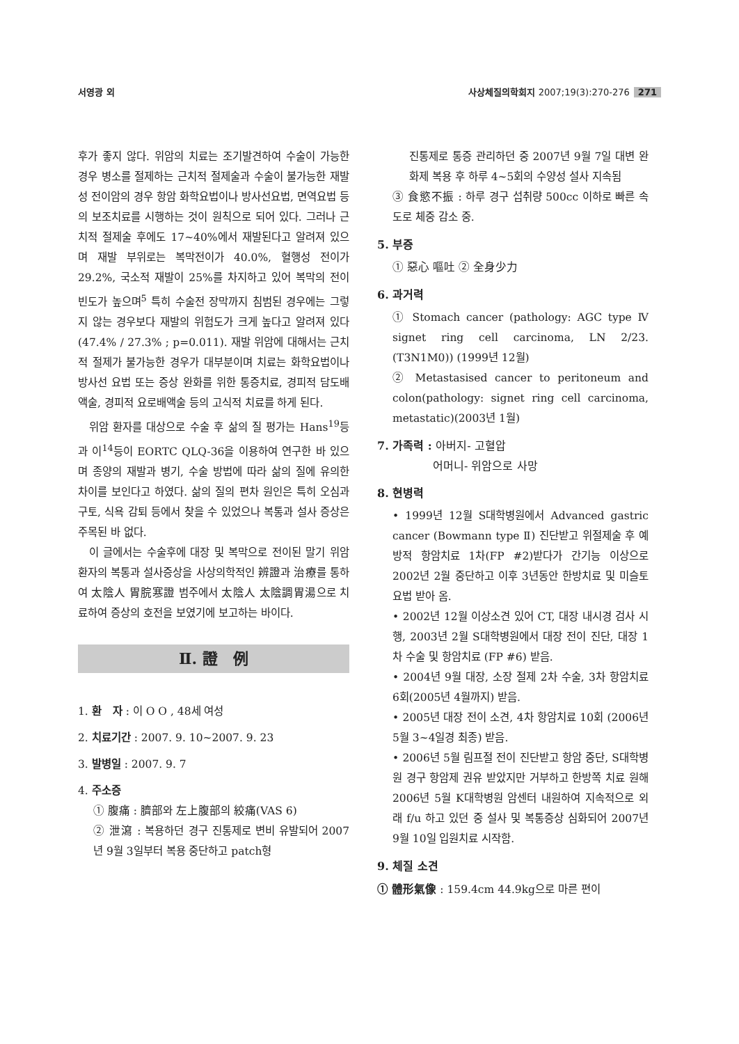서영광 외 사상체질의학회지 2007;19(3):270-276 271
후가 좋지 않다. 위암의 치료는 조기발견하여 수술이 가능한 경우 병소를 절제하는 근치적 절제술과 수술이 불가능한 재발성 전이암의 경우 항암 화학요법이나 방사선요법, 면역요법 등의 보조치료를 시행하는 것이 원칙으로 되어 있다. 그러나 근치적 절제술 후에도 17~40%에서 재발된다고 알려져 있으며 재발 부위로는 복막전이가 40.0%, 혈행성 전이가 29.2%, 국소적 재발이 25%를 차지하고 있어 복막의 전이 빈도가 높으며<sup>5</sup> 특히 수술전 장막까지 침범된 경우에는 그렇지 않는 경우보다 재발의 위험도가 크게 높다고 알려져 있다(47.4% / 27.3% ; p=0.011). 재발 위암에 대해서는 근치적 절제가 불가능한 경우가 대부분이며 치료는 화학요법이나 방사선 요법 또는 증상 완화를 위한 통증치료, 경피적 담도배액술, 경피적 요로배액술 등의 고식적 치료를 하게 된다.
위암 환자를 대상으로 수술 후 삶의 질 평가는 Hans<sup>19</sup>등과 이<sup>14</sup>등이 EORTC QLQ-36을 이용하여 연구한 바 있으며 종양의 재발과 병기, 수술 방법에 따라 삶의 질에 유의한 차이를 보인다고 하였다. 삶의 질의 편차 원인은 특히 오심과 구토, 식욕 감퇴 등에서 찾을 수 있었으나 복통과 설사 증상은 주목된 바 없다.
이 글에서는 수술후에 대장 및 복막으로 전이된 말기 위암 환자의 복통과 설사증상을 사상의학적인 辨證과 治療를 통하여 太陰人 胃脘寒證 범주에서 太陰人 太陰調胃湯으로 치료하여 증상의 호전을 보였기에 보고하는 바이다.
Ⅱ. 證　例
1. 환　자 : 이 O O , 48세 여성
2. 치료기간 : 2007. 9. 10~2007. 9. 23
3. 발병일 : 2007. 9. 7
4. 주소증
① 腹痛 : 臍部와 左上腹部의 絞痛(VAS 6)
② 泄瀉 : 복용하던 경구 진통제로 변비 유발되어 2007년 9월 3일부터 복용 중단하고 patch형
진통제로 통증 관리하던 중 2007년 9월 7일 대변 완화제 복용 후 하루 4~5회의 수양성 설사 지속됨
③ 食慾不振 : 하루 경구 섭취량 500cc 이하로 빠른 속도로 체중 감소 중.
5. 부증
① 惡心 嘔吐 ② 全身少力
6. 과거력
① Stomach cancer (pathology: AGC type Ⅳ signet ring cell carcinoma, LN 2/23. (T3N1M0)) (1999년 12월)
② Metastasised cancer to peritoneum and colon(pathology: signet ring cell carcinoma, metastatic)(2003년 1월)
7. 가족력 : 아버지- 고혈압
　　　　　어머니- 위암으로 사망
8. 현병력
• 1999년 12월 S대학병원에서 Advanced gastric cancer (Bowmann type Ⅱ) 진단받고 위절제술 후 예방적 항암치료 1차(FP #2)받다가 간기능 이상으로 2002년 2월 중단하고 이후 3년동안 한방치료 및 미슬토 요법 받아 옴.
• 2002년 12월 이상소견 있어 CT, 대장 내시경 검사 시행, 2003년 2월 S대학병원에서 대장 전이 진단, 대장 1차 수술 및 항암치료 (FP #6) 받음.
• 2004년 9월 대장, 소장 절제 2차 수술, 3차 항암치료 6회(2005년 4월까지) 받음.
• 2005년 대장 전이 소견, 4차 항암치료 10회 (2006년 5월 3~4일경 최종) 받음.
• 2006년 5월 림프절 전이 진단받고 항암 중단, S대학병원 경구 항암제 권유 받았지만 거부하고 한방쪽 치료 원해 2006년 5월 K대학병원 암센터 내원하여 지속적으로 외래 f/u 하고 있던 중 설사 및 복통증상 심화되어 2007년 9월 10일 입원치료 시작함.
9. 체질 소견
① 體形氣像 : 159.4cm 44.9kg으로 마른 편이